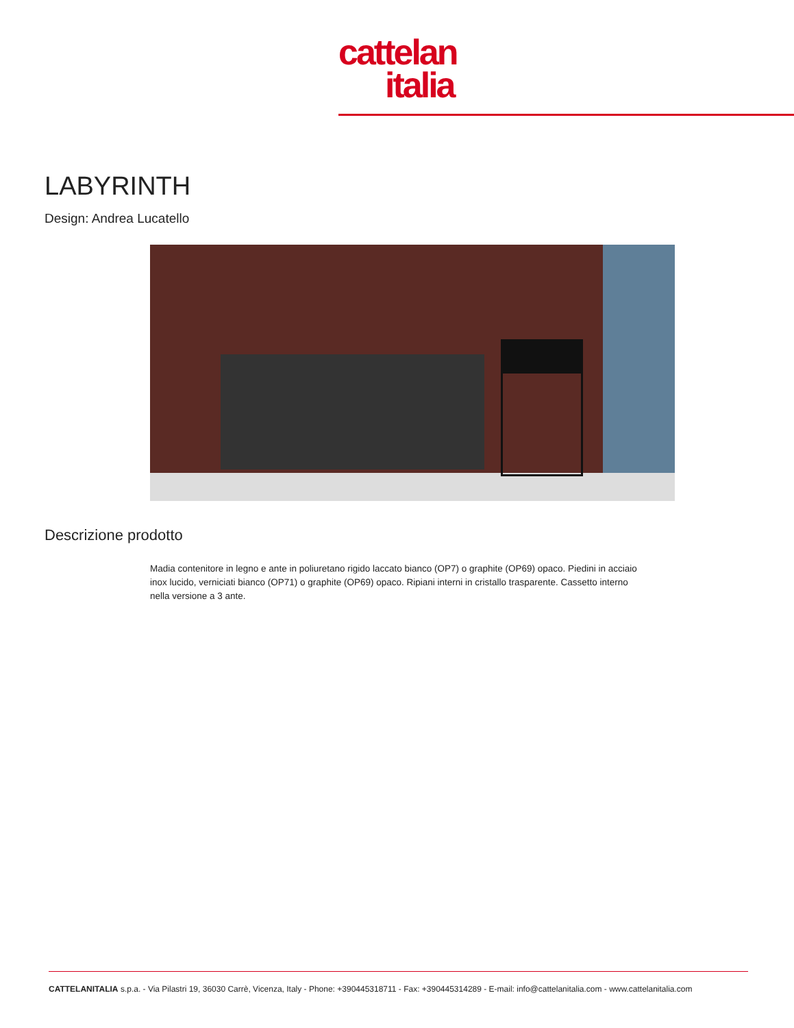cattelan
italia
LABYRINTH
Design: Andrea Lucatello
Descrizione prodotto
Madia contenitore in legno e ante in poliuretano rigido laccato bianco (OP7) o graphite (OP69) opaco. Piedini in acciaio inox lucido, verniciati bianco (OP71) o graphite (OP69) opaco. Ripiani interni in cristallo trasparente. Cassetto interno nella versione a 3 ante.
CATTELANITALIA s.p.a. - Via Pilastri 19, 36030 Carrè, Vicenza, Italy - Phone: +390445318711 - Fax: +390445314289 - E-mail: info@cattelanitalia.com - www.cattelanitalia.com